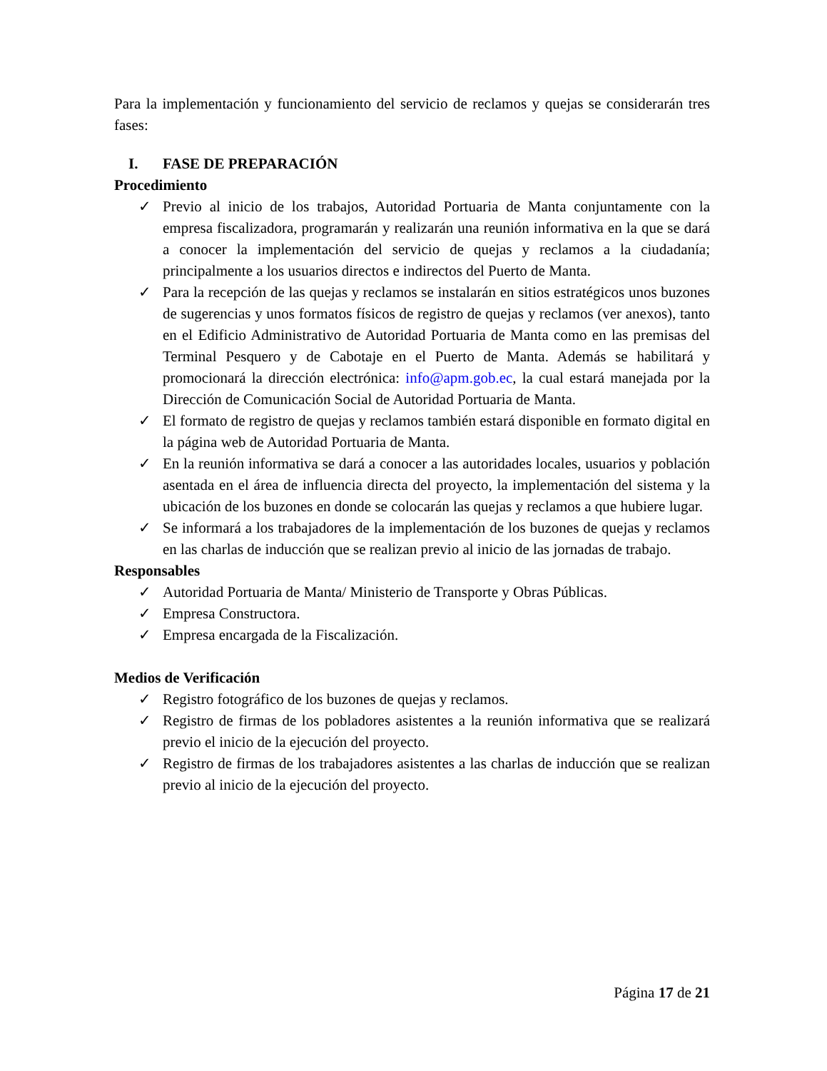Para la implementación y funcionamiento del servicio de reclamos y quejas se considerarán tres fases:
I. FASE DE PREPARACIÓN
Procedimiento
✓ Previo al inicio de los trabajos, Autoridad Portuaria de Manta conjuntamente con la empresa fiscalizadora, programarán y realizarán una reunión informativa en la que se dará a conocer la implementación del servicio de quejas y reclamos a la ciudadanía; principalmente a los usuarios directos e indirectos del Puerto de Manta.
✓ Para la recepción de las quejas y reclamos se instalarán en sitios estratégicos unos buzones de sugerencias y unos formatos físicos de registro de quejas y reclamos (ver anexos), tanto en el Edificio Administrativo de Autoridad Portuaria de Manta como en las premisas del Terminal Pesquero y de Cabotaje en el Puerto de Manta. Además se habilitará y promocionará la dirección electrónica: info@apm.gob.ec, la cual estará manejada por la Dirección de Comunicación Social de Autoridad Portuaria de Manta.
✓ El formato de registro de quejas y reclamos también estará disponible en formato digital en la página web de Autoridad Portuaria de Manta.
✓ En la reunión informativa se dará a conocer a las autoridades locales, usuarios y población asentada en el área de influencia directa del proyecto, la implementación del sistema y la ubicación de los buzones en donde se colocarán las quejas y reclamos a que hubiere lugar.
✓ Se informará a los trabajadores de la implementación de los buzones de quejas y reclamos en las charlas de inducción que se realizan previo al inicio de las jornadas de trabajo.
Responsables
✓ Autoridad Portuaria de Manta/ Ministerio de Transporte y Obras Públicas.
✓ Empresa Constructora.
✓ Empresa encargada de la Fiscalización.
Medios de Verificación
✓ Registro fotográfico de los buzones de quejas y reclamos.
✓ Registro de firmas de los pobladores asistentes a la reunión informativa que se realizará previo el inicio de la ejecución del proyecto.
✓ Registro de firmas de los trabajadores asistentes a las charlas de inducción que se realizan previo al inicio de la ejecución del proyecto.
Página 17 de 21